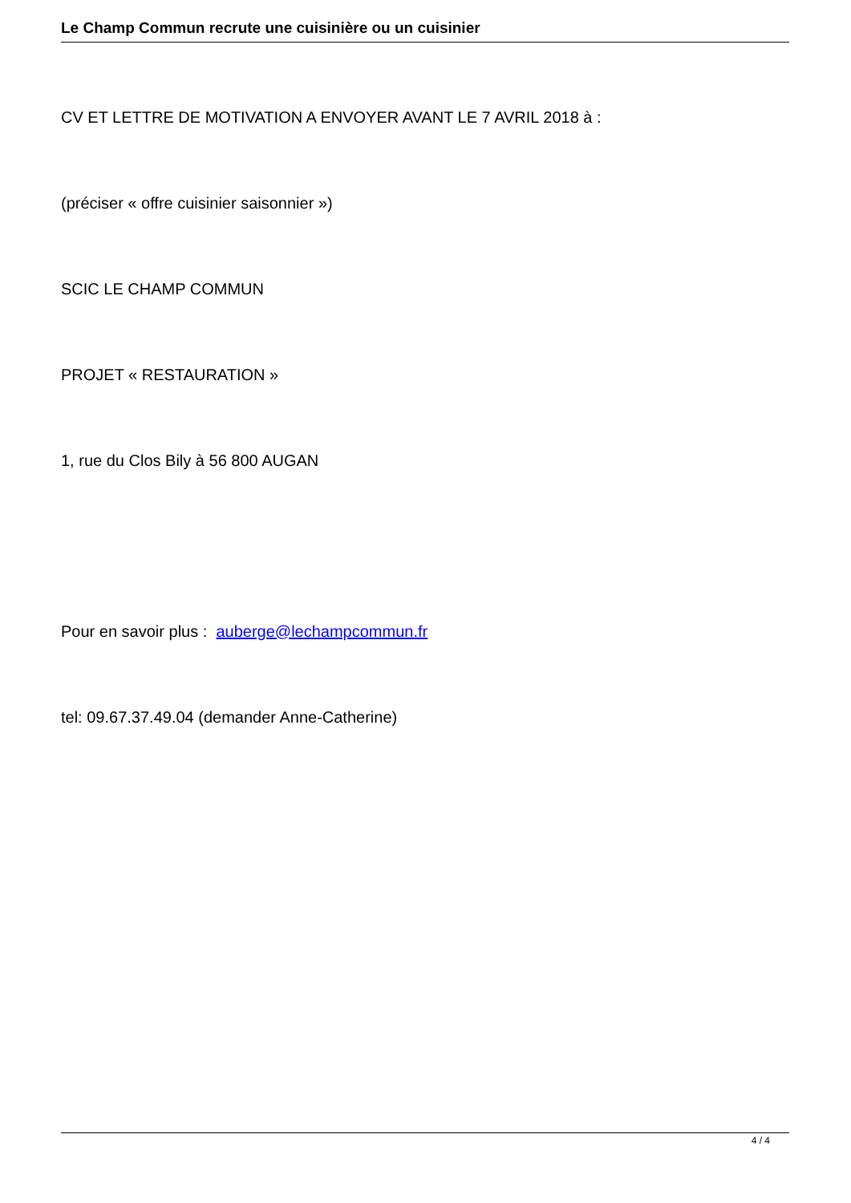Le Champ Commun recrute une cuisinière ou un cuisinier
CV ET LETTRE DE MOTIVATION A ENVOYER AVANT LE 7 AVRIL 2018 à :
(préciser « offre cuisinier saisonnier »)
SCIC LE CHAMP COMMUN
PROJET « RESTAURATION »
1, rue du Clos Bily à 56 800 AUGAN
Pour en savoir plus : auberge@lechampcommun.fr
tel: 09.67.37.49.04 (demander Anne-Catherine)
4 / 4